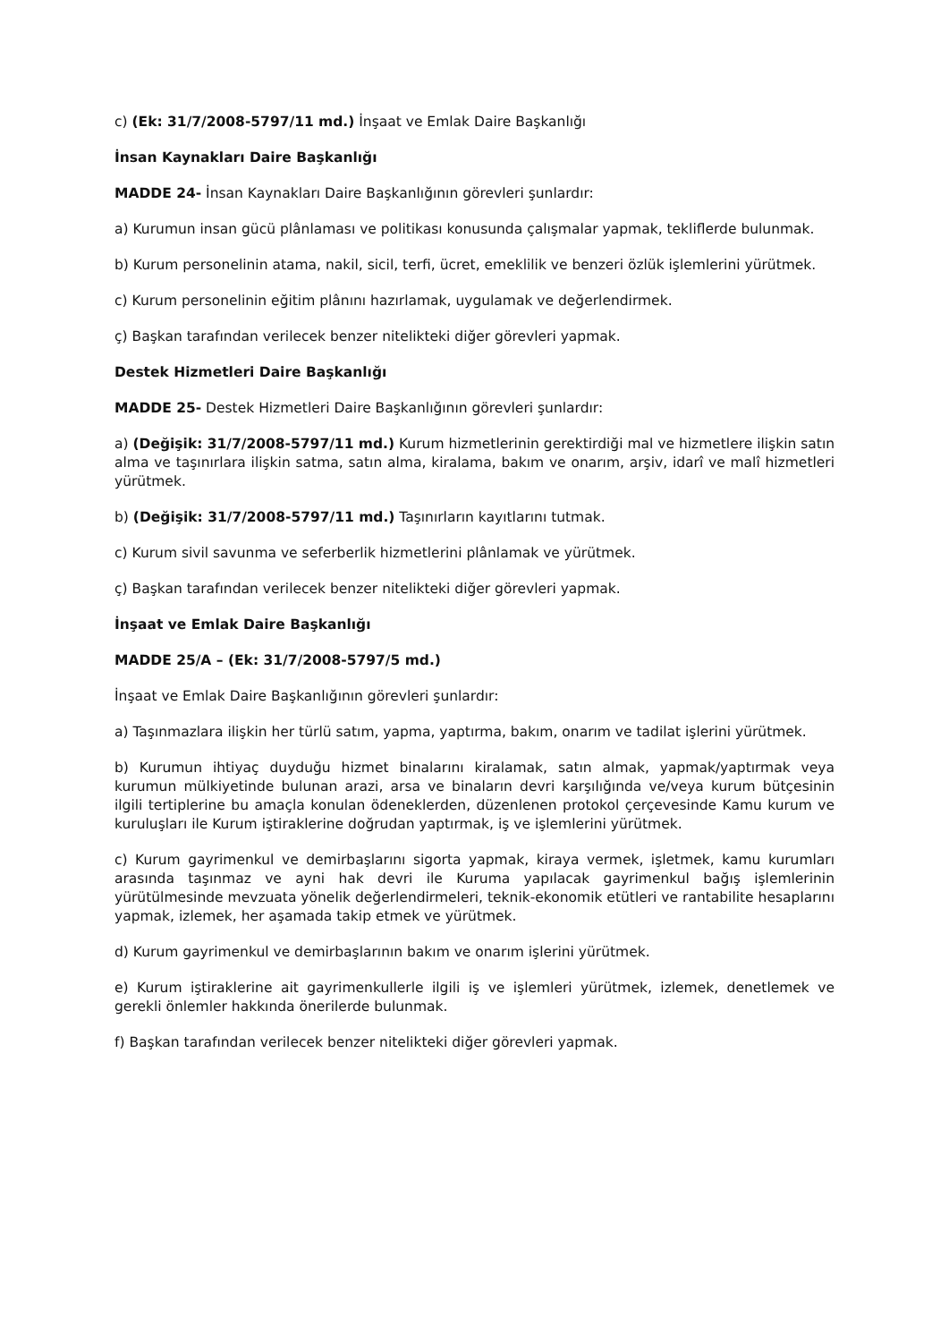c) (Ek: 31/7/2008-5797/11 md.) İnşaat ve Emlak Daire Başkanlığı
İnsan Kaynakları Daire Başkanlığı
MADDE 24- İnsan Kaynakları Daire Başkanlığının görevleri şunlardır:
a) Kurumun insan gücü plânlaması ve politikası konusunda çalışmalar yapmak, tekliflerde bulunmak.
b) Kurum personelinin atama, nakil, sicil, terfi, ücret, emeklilik ve benzeri özlük işlemlerini yürütmek.
c) Kurum personelinin eğitim plânını hazırlamak, uygulamak ve değerlendirmek.
ç) Başkan tarafından verilecek benzer nitelikteki diğer görevleri yapmak.
Destek Hizmetleri Daire Başkanlığı
MADDE 25- Destek Hizmetleri Daire Başkanlığının görevleri şunlardır:
a) (Değişik: 31/7/2008-5797/11 md.) Kurum hizmetlerinin gerektirdiği mal ve hizmetlere ilişkin satın alma ve taşınırlara ilişkin satma, satın alma, kiralama, bakım ve onarım, arşiv, idarî ve malî hizmetleri yürütmek.
b) (Değişik: 31/7/2008-5797/11 md.) Taşınırların kayıtlarını tutmak.
c) Kurum sivil savunma ve seferberlik hizmetlerini plânlamak ve yürütmek.
ç) Başkan tarafından verilecek benzer nitelikteki diğer görevleri yapmak.
İnşaat ve Emlak Daire Başkanlığı
MADDE 25/A – (Ek: 31/7/2008-5797/5 md.)
İnşaat ve Emlak Daire Başkanlığının görevleri şunlardır:
a) Taşınmazlara ilişkin her türlü satım, yapma, yaptırma, bakım, onarım ve tadilat işlerini yürütmek.
b) Kurumun ihtiyaç duyduğu hizmet binalarını kiralamak, satın almak, yapmak/yaptırmak veya kurumun mülkiyetinde bulunan arazi, arsa ve binaların devri karşılığında ve/veya kurum bütçesinin ilgili tertiplerine bu amaçla konulan ödeneklerden, düzenlenen protokol çerçevesinde Kamu kurum ve kuruluşları ile Kurum iştiraklerine doğrudan yaptırmak, iş ve işlemlerini yürütmek.
c) Kurum gayrimenkul ve demirbaşlarını sigorta yapmak, kiraya vermek, işletmek, kamu kurumları arasında taşınmaz ve ayni hak devri ile Kuruma yapılacak gayrimenkul bağış işlemlerinin yürütülmesinde mevzuata yönelik değerlendirmeleri, teknik-ekonomik etütleri ve rantabilite hesaplarını yapmak, izlemek, her aşamada takip etmek ve yürütmek.
d) Kurum gayrimenkul ve demirbaşlarının bakım ve onarım işlerini yürütmek.
e) Kurum iştiraklerine ait gayrimenkullerle ilgili iş ve işlemleri yürütmek, izlemek, denetlemek ve gerekli önlemler hakkında önerilerde bulunmak.
f) Başkan tarafından verilecek benzer nitelikteki diğer görevleri yapmak.